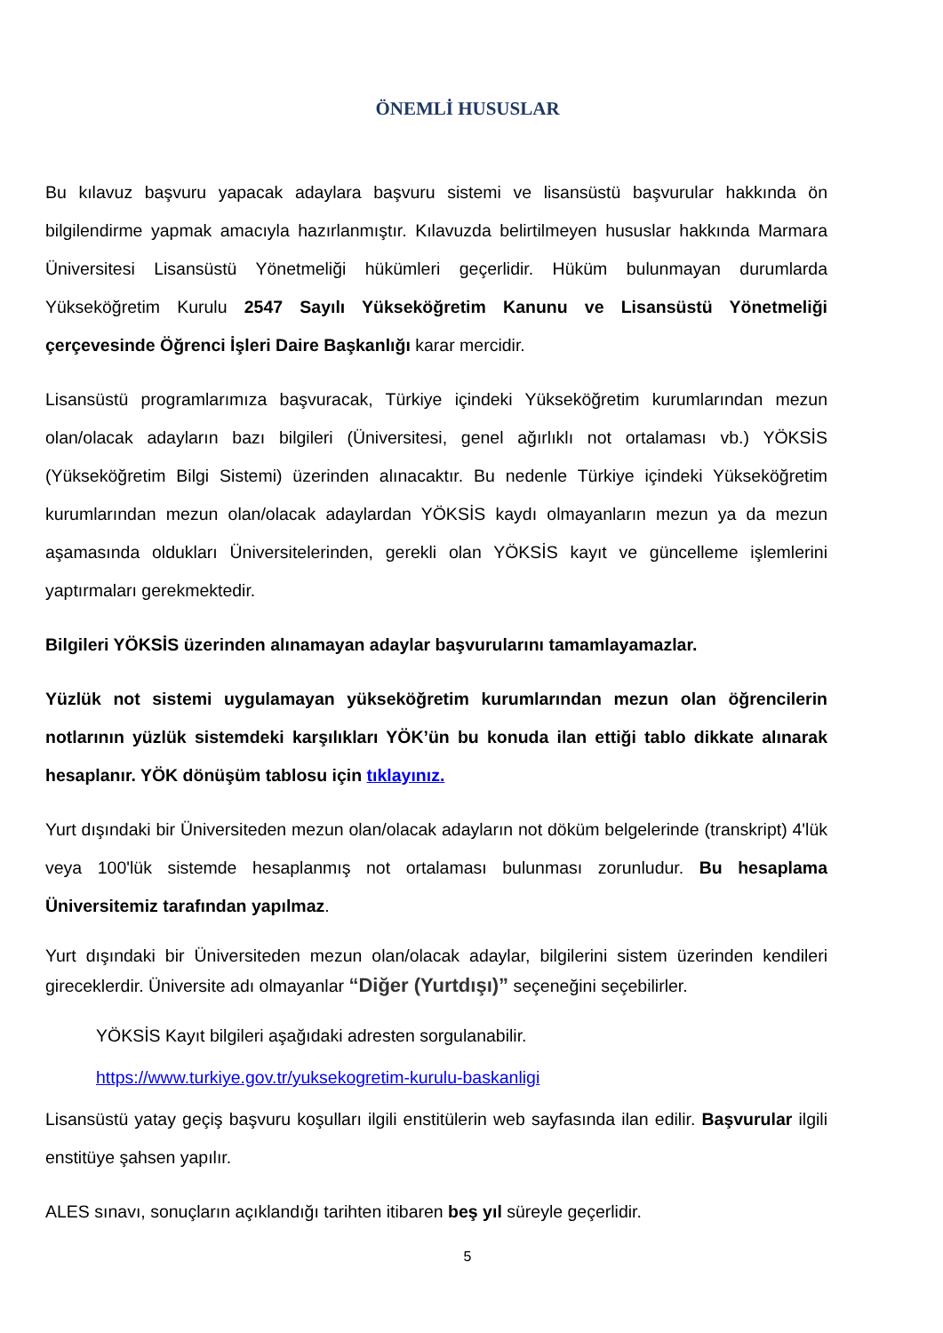ÖNEMLİ HUSUSLAR
Bu kılavuz başvuru yapacak adaylara başvuru sistemi ve lisansüstü başvurular hakkında ön bilgilendirme yapmak amacıyla hazırlanmıştır. Kılavuzda belirtilmeyen hususlar hakkında Marmara Üniversitesi Lisansüstü Yönetmeliği hükümleri geçerlidir. Hüküm bulunmayan durumlarda Yükseköğretim Kurulu 2547 Sayılı Yükseköğretim Kanunu ve Lisansüstü Yönetmeliği çerçevesinde Öğrenci İşleri Daire Başkanlığı karar mercidir.
Lisansüstü programlarımıza başvuracak, Türkiye içindeki Yükseköğretim kurumlarından mezun olan/olacak adayların bazı bilgileri (Üniversitesi, genel ağırlıklı not ortalaması vb.) YÖKSİS (Yükseköğretim Bilgi Sistemi) üzerinden alınacaktır. Bu nedenle Türkiye içindeki Yükseköğretim kurumlarından mezun olan/olacak adaylardan YÖKSİS kaydı olmayanların mezun ya da mezun aşamasında oldukları Üniversitelerinden, gerekli olan YÖKSİS kayıt ve güncelleme işlemlerini yaptırmaları gerekmektedir.
Bilgileri YÖKSİS üzerinden alınamayan adaylar başvurularını tamamlayamazlar.
Yüzlük not sistemi uygulamayan yükseköğretim kurumlarından mezun olan öğrencilerin notlarının yüzlük sistemdeki karşılıkları YÖK’ün bu konuda ilan ettiği tablo dikkate alınarak hesaplanır. YÖK dönüşüm tablosu için tıklayınız.
Yurt dışındaki bir Üniversiteden mezun olan/olacak adayların not döküm belgelerinde (transkript) 4'lük veya 100'lük sistemde hesaplanmış not ortalaması bulunması zorunludur. Bu hesaplama Üniversitemiz tarafından yapılmaz.
Yurt dışındaki bir Üniversiteden mezun olan/olacak adaylar, bilgilerini sistem üzerinden kendileri gireceklerdir. Üniversite adı olmayanlar “Diğer (Yurtdışı)” seçeneğini seçebilirler.
YÖKSİS Kayıt bilgileri aşağıdaki adresten sorgulanabilir.
https://www.turkiye.gov.tr/yuksekogretim-kurulu-baskanligi
Lisansüstü yatay geçiş başvuru koşulları ilgili enstitülerin web sayfasında ilan edilir. Başvurular ilgili enstitüye şahsen yapılır.
ALES sınavı, sonuçların açıklandığı tarihten itibaren beş yıl süreyle geçerlidir.
5